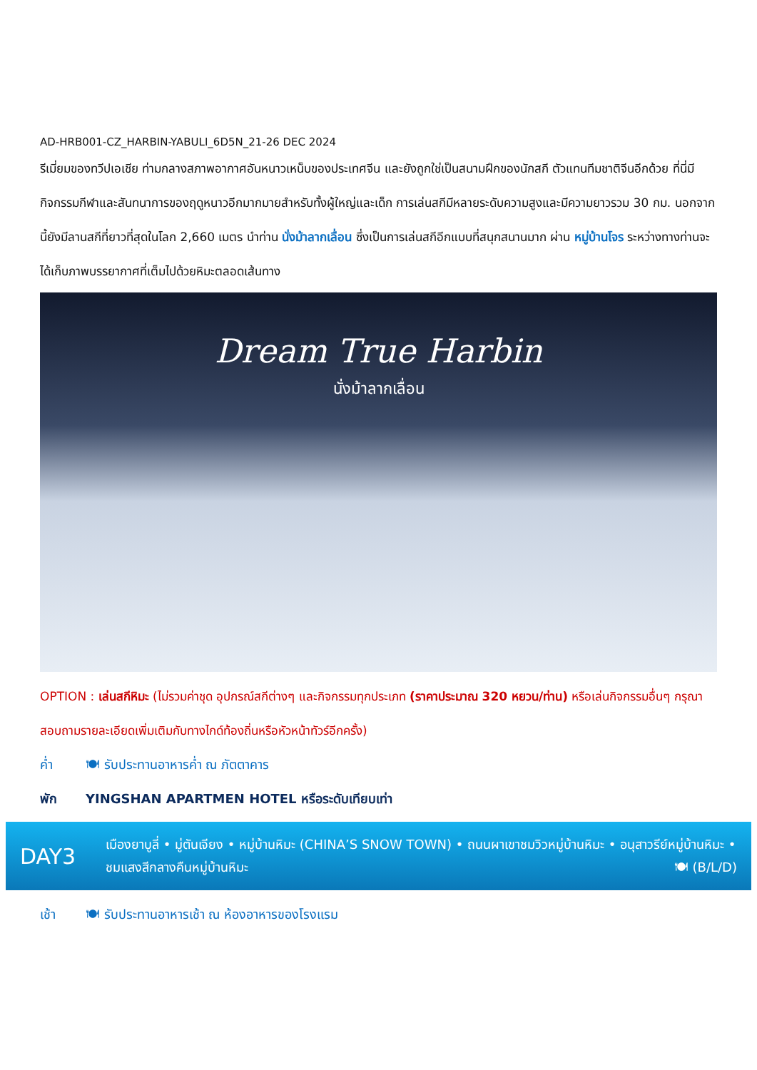AD-HRB001-CZ_HARBIN-YABULI_6D5N_21-26 DEC 2024
รีเมี่ยมของทวีปเอเชีย ท่ามกลางสภาพอากาศอันหนาวเหน็บของประเทศจีน และยังถูกใช่เป็นสนามฝึกของนักสกี ตัวแทนทีมชาติจีนอีกด้วย ที่นี่มีกิจกรรมกีฬาและสันทนาการของฤดูหนาวอีกมากมายสำหรับทั้งผู้ใหญ่และเด็ก การเล่นสกีมีหลายระดับความสูงและมีความยาวรวม 30 กม. นอกจากนี้ยังมีลานสกีที่ยาวที่สุดในโลก 2,660 เมตร นำท่าน นั่งม้าลากเลื่อน ซึ่งเป็นการเล่นสกีอีกแบบที่สนุกสนานมาก ผ่าน หมู่บ้านโจร ระหว่างทางท่านจะได้เก็บภาพบรรยากาศที่เต็มไปด้วยหิมะตลอดเส้นทาง
Dream True Harbin
นั่งม้าลากเลื่อน
OPTION : เล่นสกีหิมะ (ไม่รวมค่าชุด อุปกรณ์สกีต่างๆ และกิจกรรมทุกประเภท (ราคาประมาณ 320 หยวน/ท่าน) หรือเล่นกิจกรรมอื่นๆ กรุณาสอบถามรายละเอียดเพิ่มเติมกับทางไกด์ท้องถิ่นหรือหัวหน้าทัวร์อีกครั้ง)
ค่ำ 🍽 รับประทานอาหารค่ำ ณ ภัตตาคาร
พัก YINGSHAN APARTMEN HOTEL หรือระดับเทียบเท่า
DAY3
เมืองยาบูลี่ • มู่ตันเจียง • หมู่บ้านหิมะ (CHINA’S SNOW TOWN) • ถนนผาเขาชมวิวหมู่บ้านหิมะ • อนุสาวรีย์หมู่บ้านหิมะ • ชมแสงสีกลางคืนหมู่บ้านหิมะ 🍽 (B/L/D)
เช้า 🍽 รับประทานอาหารเช้า ณ ห้องอาหารของโรงแรม